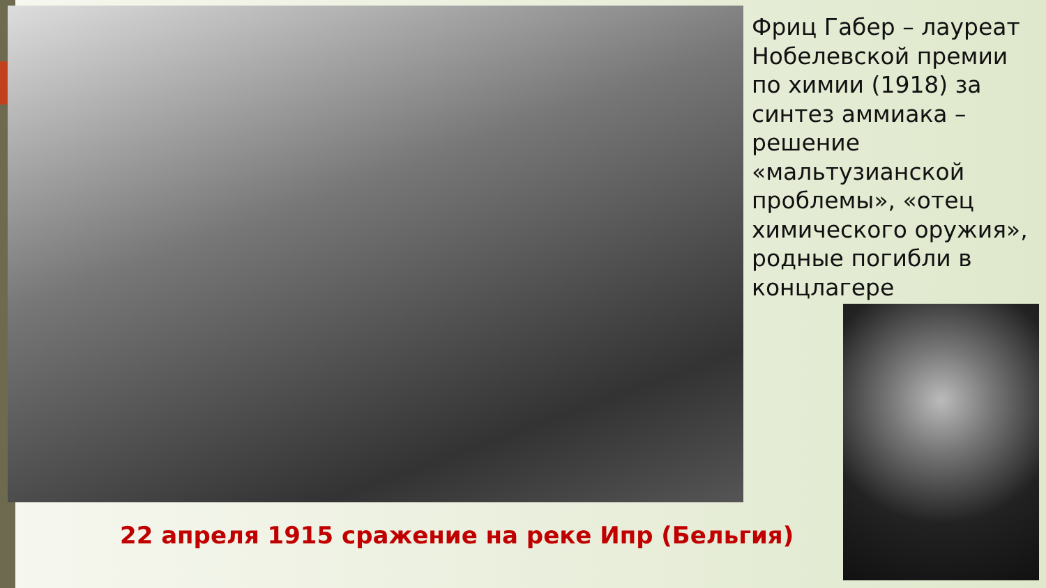Фриц Габер – лауреат Нобелевской премии по химии (1918) за синтез аммиака – решение «мальтузианской проблемы», «отец химического оружия», родные погибли в концлагере
22 апреля 1915 сражение на реке Ипр (Бельгия)